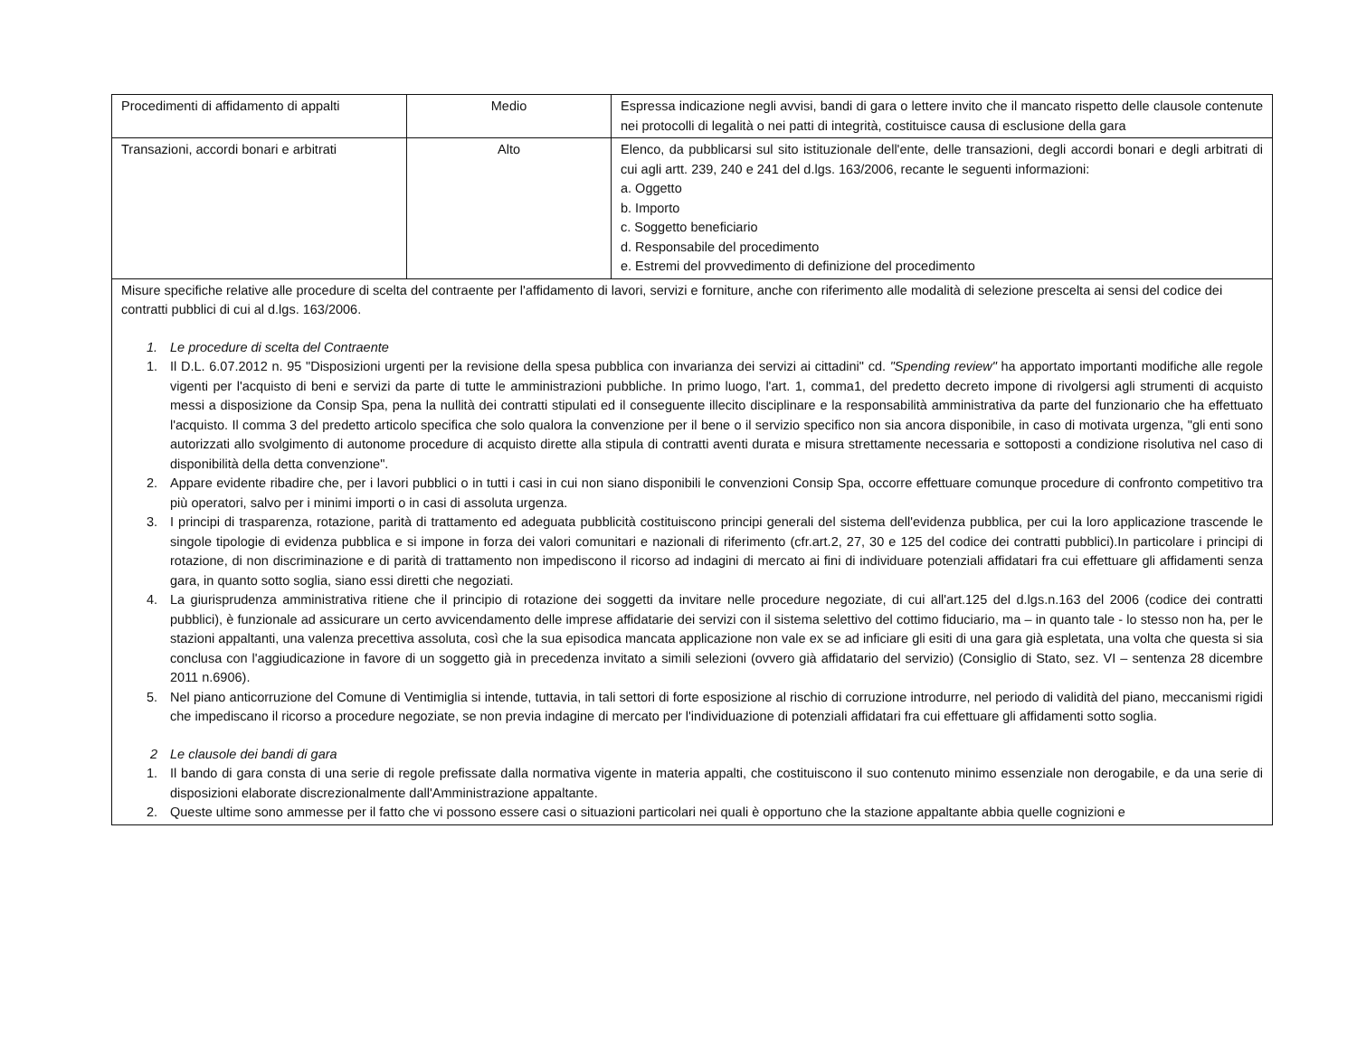| Procedimenti di affidamento di appalti | Medio | Espressa indicazione negli avvisi, bandi di gara o lettere invito che il mancato rispetto delle clausole contenute nei protocolli di legalità o nei patti di integrità, costituisce causa di esclusione della gara |
| Transazioni, accordi bonari e arbitrati | Alto | Elenco, da pubblicarsi sul sito istituzionale dell'ente, delle transazioni, degli accordi bonari e degli arbitrati di cui agli artt. 239, 240 e 241 del d.lgs. 163/2006, recante le seguenti informazioni: a. Oggetto b. Importo c. Soggetto beneficiario d. Responsabile del procedimento e. Estremi del provvedimento di definizione del procedimento |
| Misure specifiche relative alle procedure di scelta del contraente per l'affidamento di lavori, servizi e forniture, anche con riferimento alle modalità di selezione prescelta ai sensi del codice dei contratti pubblici di cui al d.lgs. 163/2006. 1. Le procedure di scelta del Contraente 1. Il D.L. 6.07.2012 n. 95 "Disposizioni urgenti per la revisione della spesa pubblica con invarianza dei servizi ai cittadini" cd. "Spending review" ha apportato importanti modifiche alle regole vigenti per l'acquisto di beni e servizi da parte di tutte le amministrazioni pubbliche. In primo luogo, l'art. 1, comma1, del predetto decreto impone di rivolgersi agli strumenti di acquisto messi a disposizione da Consip Spa, pena la nullità dei contratti stipulati ed il conseguente illecito disciplinare e la responsabilità amministrativa da parte del funzionario che ha effettuato l'acquisto. Il comma 3 del predetto articolo specifica che solo qualora la convenzione per il bene o il servizio specifico non sia ancora disponibile, in caso di motivata urgenza, "gli enti sono autorizzati allo svolgimento di autonome procedure di acquisto dirette alla stipula di contratti aventi durata e misura strettamente necessaria e sottoposti a condizione risolutiva nel caso di disponibilità della detta convenzione". 2. Appare evidente ribadire che, per i lavori pubblici o in tutti i casi in cui non siano disponibili le convenzioni Consip Spa, occorre effettuare comunque procedure di confronto competitivo tra più operatori, salvo per i minimi importi o in casi di assoluta urgenza. 3. I principi di trasparenza, rotazione, parità di trattamento ed adeguata pubblicità costituiscono principi generali del sistema dell'evidenza pubblica, per cui la loro applicazione trascende le singole tipologie di evidenza pubblica e si impone in forza dei valori comunitari e nazionali di riferimento (cfr.art.2, 27, 30 e 125 del codice dei contratti pubblici).In particolare i principi di rotazione, di non discriminazione e di parità di trattamento non impediscono il ricorso ad indagini di mercato ai fini di individuare potenziali affidatari fra cui effettuare gli affidamenti senza gara, in quanto sotto soglia, siano essi diretti che negoziati. 4. La giurisprudenza amministrativa ritiene che il principio di rotazione dei soggetti da invitare nelle procedure negoziate, di cui all'art.125 del d.lgs.n.163 del 2006 (codice dei contratti pubblici), è funzionale ad assicurare un certo avvicendamento delle imprese affidatarie dei servizi con il sistema selettivo del cottimo fiduciario, ma – in quanto tale - lo stesso non ha, per le stazioni appaltanti, una valenza precettiva assoluta, così che la sua episodica mancata applicazione non vale ex se ad inficiare gli esiti di una gara già espletata, una volta che questa si sia conclusa con l'aggiudicazione in favore di un soggetto già in precedenza invitato a simili selezioni (ovvero già affidatario del servizio) (Consiglio di Stato, sez. VI – sentenza 28 dicembre 2011 n.6906). 5. Nel piano anticorruzione del Comune di Ventimiglia si intende, tuttavia, in tali settori di forte esposizione al rischio di corruzione introdurre, nel periodo di validità del piano, meccanismi rigidi che impediscano il ricorso a procedure negoziate, se non previa indagine di mercato per l'individuazione di potenziali affidatari fra cui effettuare gli affidamenti sotto soglia. 2 Le clausole dei bandi di gara 1. Il bando di gara consta di una serie di regole prefissate dalla normativa vigente in materia appalti, che costituiscono il suo contenuto minimo essenziale non derogabile, e da una serie di disposizioni elaborate discrezionalmente dall'Amministrazione appaltante. 2. Queste ultime sono ammesse per il fatto che vi possono essere casi o situazioni particolari nei quali è opportuno che la stazione appaltante abbia quelle cognizioni e | | |